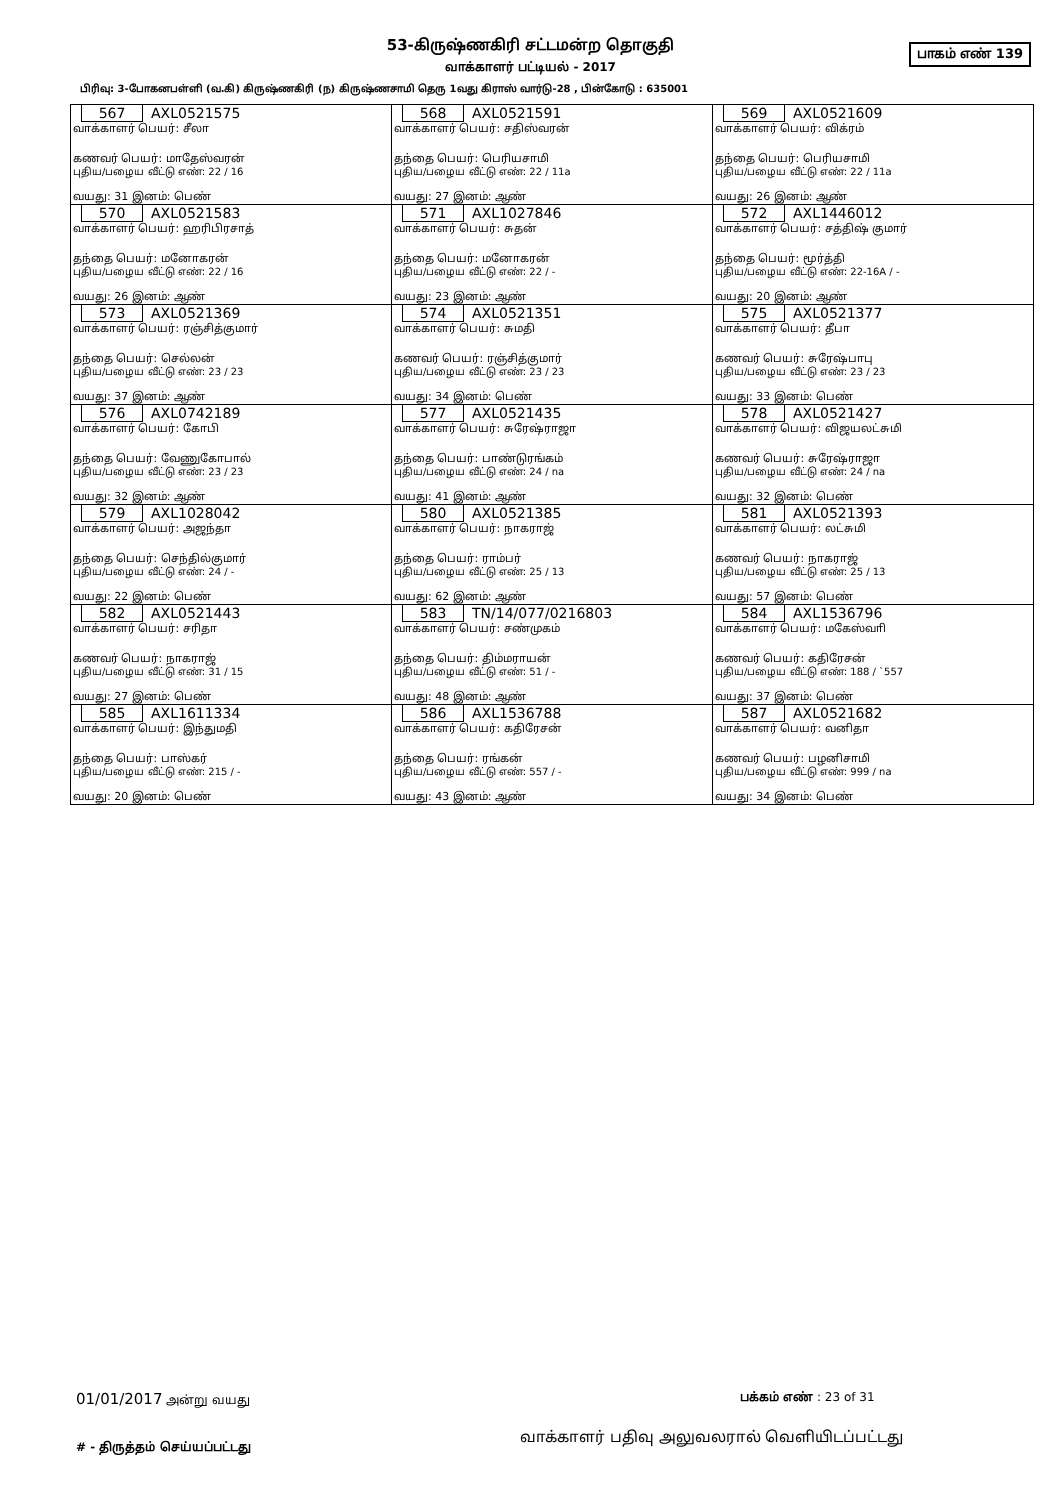53-கிருஷ்ணகிரி சட்டமன்ற தொகுதி
பாகம் எண் 139
வாக்காளர் பட்டியல் - 2017
பிரிவு: 3-போகனபள்ளி (வ.கி) கிருஷ்ணகிரி (ந) கிருஷ்ணசாமி தெரு 1வது கிராஸ் வார்டு-28 , பின்கோடு : 635001
| 567 AXL0521575 வாக்காளர் பெயர்: சீலா கணவர் பெயர்: மாதேஸ்வரன் புதிய/பழைய வீட்டு எண்: 22 / 16 வயது: 31 இனம்: பெண் | 568 AXL0521591 வாக்காளர் பெயர்: சதிஸ்வரன் தந்தை பெயர்: பெரியசாமி புதிய/பழைய வீட்டு எண்: 22 / 11a வயது: 27 இனம்: ஆண் | 569 AXL0521609 வாக்காளர் பெயர்: விக்ரம் தந்தை பெயர்: பெரியசாமி புதிய/பழைய வீட்டு எண்: 22 / 11a வயது: 26 இனம்: ஆண் |
| 570 AXL0521583 வாக்காளர் பெயர்: ஹரிபிரசாத் தந்தை பெயர்: மனோகரன் புதிய/பழைய வீட்டு எண்: 22 / 16 வயது: 26 இனம்: ஆண் | 571 AXL1027846 வாக்காளர் பெயர்: சுதன் தந்தை பெயர்: மனோகரன் புதிய/பழைய வீட்டு எண்: 22 / - வயது: 23 இனம்: ஆண் | 572 AXL1446012 வாக்காளர் பெயர்: சத்திஷ் குமார் தந்தை பெயர்: மூர்த்தி புதிய/பழைய வீட்டு எண்: 22-16A / - வயது: 20 இனம்: ஆண் |
| 573 AXL0521369 வாக்காளர் பெயர்: ரஞ்சித்குமார் தந்தை பெயர்: செல்லன் புதிய/பழைய வீட்டு எண்: 23 / 23 வயது: 37 இனம்: ஆண் | 574 AXL0521351 வாக்காளர் பெயர்: சுமதி கணவர் பெயர்: ரஞ்சித்குமார் புதிய/பழைய வீட்டு எண்: 23 / 23 வயது: 34 இனம்: பெண் | 575 AXL0521377 வாக்காளர் பெயர்: தீபா கணவர் பெயர்: சுரேஷ்பாபு புதிய/பழைய வீட்டு எண்: 23 / 23 வயது: 33 இனம்: பெண் |
| 576 AXL0742189 வாக்காளர் பெயர்: கோபி தந்தை பெயர்: வேணுகோபால் புதிய/பழைய வீட்டு எண்: 23 / 23 வயது: 32 இனம்: ஆண் | 577 AXL0521435 வாக்காளர் பெயர்: சுரேஷ்ராஜா தந்தை பெயர்: பாண்டுரங்கம் புதிய/பழைய வீட்டு எண்: 24 / na வயது: 41 இனம்: ஆண் | 578 AXL0521427 வாக்காளர் பெயர்: விஜயலட்சுமி கணவர் பெயர்: சுரேஷ்ராஜா புதிய/பழைய வீட்டு எண்: 24 / na வயது: 32 இனம்: பெண் |
| 579 AXL1028042 வாக்காளர் பெயர்: அஜந்தா தந்தை பெயர்: செந்தில்குமார் புதிய/பழைய வீட்டு எண்: 24 / - வயது: 22 இனம்: பெண் | 580 AXL0521385 வாக்காளர் பெயர்: நாகராஜ் தந்தை பெயர்: ராம்பர் புதிய/பழைய வீட்டு எண்: 25 / 13 வயது: 62 இனம்: ஆண் | 581 AXL0521393 வாக்காளர் பெயர்: லட்சுமி கணவர் பெயர்: நாகராஜ் புதிய/பழைய வீட்டு எண்: 25 / 13 வயது: 57 இனம்: பெண் |
| 582 AXL0521443 வாக்காளர் பெயர்: சரிதா கணவர் பெயர்: நாகராஜ் புதிய/பழைய வீட்டு எண்: 31 / 15 வயது: 27 இனம்: பெண் | 583 TN/14/077/0216803 வாக்காளர் பெயர்: சண்முகம் தந்தை பெயர்: திம்மராயன் புதிய/பழைய வீட்டு எண்: 51 / - வயது: 48 இனம்: ஆண் | 584 AXL1536796 வாக்காளர் பெயர்: மகேஸ்வாி கணவர் பெயர்: கதிரேசன் புதிய/பழைய வீட்டு எண்: 188 / `557 வயது: 37 இனம்: பெண் |
| 585 AXL1611334 வாக்காளர் பெயர்: இந்துமதி தந்தை பெயர்: பாஸ்கர் புதிய/பழைய வீட்டு எண்: 215 / - வயது: 20 இனம்: பெண் | 586 AXL1536788 வாக்காளர் பெயர்: கதிரேசன் தந்தை பெயர்: ரங்கன் புதிய/பழைய வீட்டு எண்: 557 / - வயது: 43 இனம்: ஆண் | 587 AXL0521682 வாக்காளர் பெயர்: வனிதா கணவர் பெயர்: பழனிசாமி புதிய/பழைய வீட்டு எண்: 999 / na வயது: 34 இனம்: பெண் |
01/01/2017 அன்று வயது பக்கம் எண் : 23 of 31
வாக்காளர் பதிவு அலுவலரால் வெளியிடப்பட்டது
# - திருத்தம் செய்யப்பட்டது